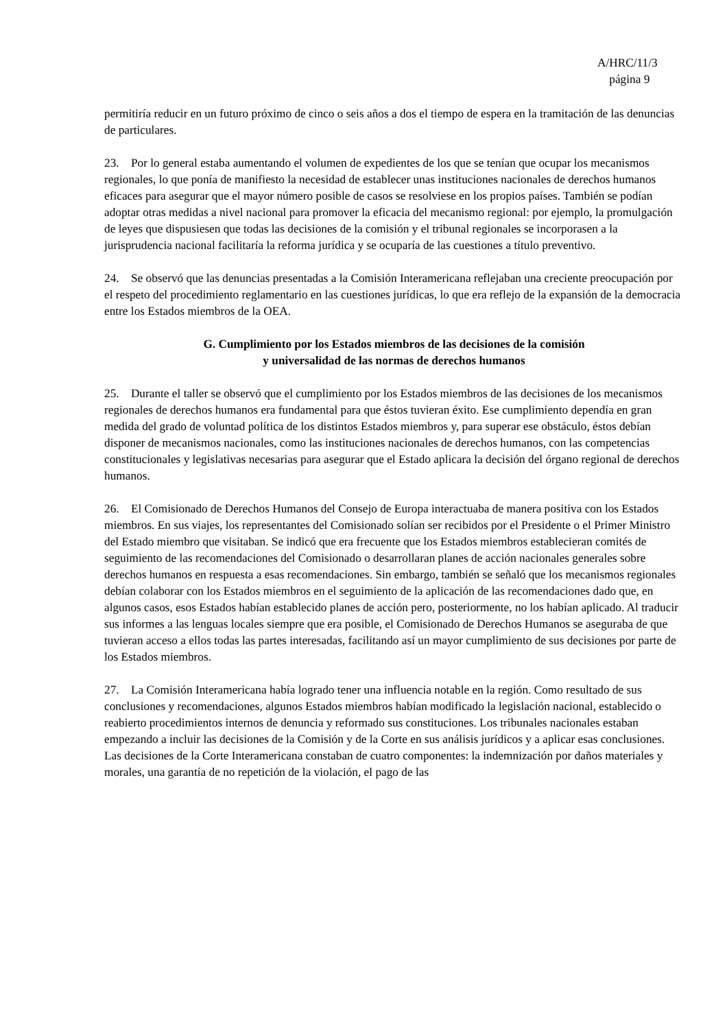A/HRC/11/3
página 9
permitiría reducir en un futuro próximo de cinco o seis años a dos el tiempo de espera en la tramitación de las denuncias de particulares.
23. Por lo general estaba aumentando el volumen de expedientes de los que se tenían que ocupar los mecanismos regionales, lo que ponía de manifiesto la necesidad de establecer unas instituciones nacionales de derechos humanos eficaces para asegurar que el mayor número posible de casos se resolviese en los propios países. También se podían adoptar otras medidas a nivel nacional para promover la eficacia del mecanismo regional: por ejemplo, la promulgación de leyes que dispusiesen que todas las decisiones de la comisión y el tribunal regionales se incorporasen a la jurisprudencia nacional facilitaría la reforma jurídica y se ocuparía de las cuestiones a título preventivo.
24. Se observó que las denuncias presentadas a la Comisión Interamericana reflejaban una creciente preocupación por el respeto del procedimiento reglamentario en las cuestiones jurídicas, lo que era reflejo de la expansión de la democracia entre los Estados miembros de la OEA.
G. Cumplimiento por los Estados miembros de las decisiones de la comisión
y universalidad de las normas de derechos humanos
25. Durante el taller se observó que el cumplimiento por los Estados miembros de las decisiones de los mecanismos regionales de derechos humanos era fundamental para que éstos tuvieran éxito. Ese cumplimiento dependía en gran medida del grado de voluntad política de los distintos Estados miembros y, para superar ese obstáculo, éstos debían disponer de mecanismos nacionales, como las instituciones nacionales de derechos humanos, con las competencias constitucionales y legislativas necesarias para asegurar que el Estado aplicara la decisión del órgano regional de derechos humanos.
26. El Comisionado de Derechos Humanos del Consejo de Europa interactuaba de manera positiva con los Estados miembros. En sus viajes, los representantes del Comisionado solían ser recibidos por el Presidente o el Primer Ministro del Estado miembro que visitaban. Se indicó que era frecuente que los Estados miembros establecieran comités de seguimiento de las recomendaciones del Comisionado o desarrollaran planes de acción nacionales generales sobre derechos humanos en respuesta a esas recomendaciones. Sin embargo, también se señaló que los mecanismos regionales debían colaborar con los Estados miembros en el seguimiento de la aplicación de las recomendaciones dado que, en algunos casos, esos Estados habían establecido planes de acción pero, posteriormente, no los habían aplicado. Al traducir sus informes a las lenguas locales siempre que era posible, el Comisionado de Derechos Humanos se aseguraba de que tuvieran acceso a ellos todas las partes interesadas, facilitando así un mayor cumplimiento de sus decisiones por parte de los Estados miembros.
27. La Comisión Interamericana había logrado tener una influencia notable en la región. Como resultado de sus conclusiones y recomendaciones, algunos Estados miembros habían modificado la legislación nacional, establecido o reabierto procedimientos internos de denuncia y reformado sus constituciones. Los tribunales nacionales estaban empezando a incluir las decisiones de la Comisión y de la Corte en sus análisis jurídicos y a aplicar esas conclusiones. Las decisiones de la Corte Interamericana constaban de cuatro componentes: la indemnización por daños materiales y morales, una garantía de no repetición de la violación, el pago de las